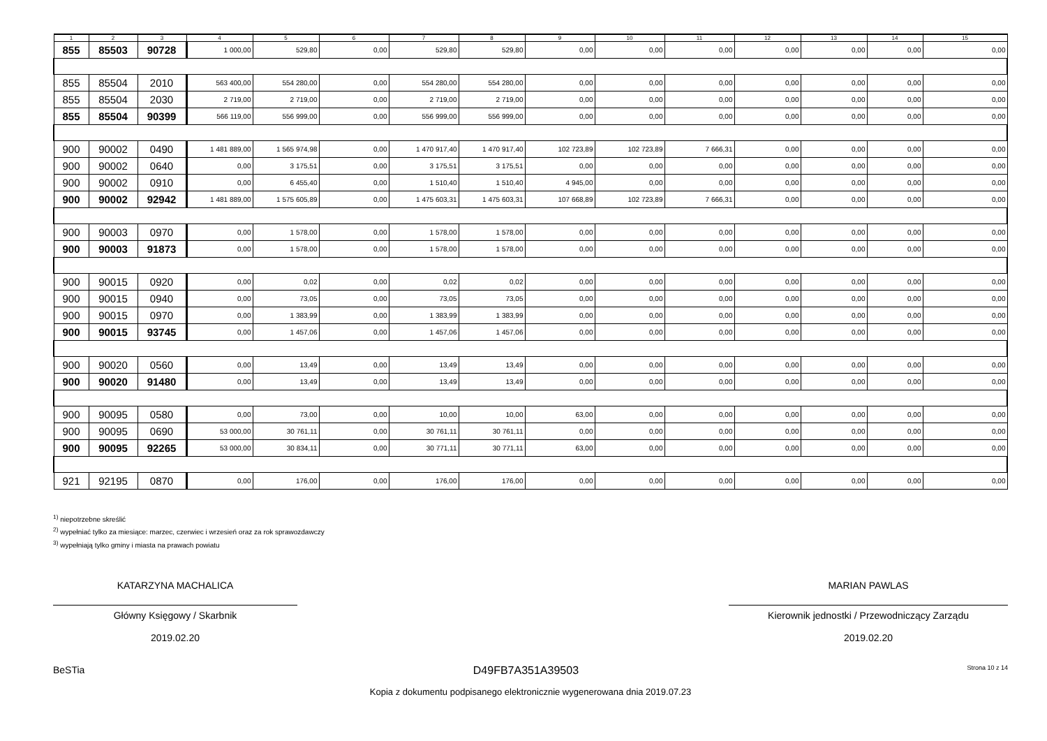| 1 | 2 | 3 | 4 | 5 | 6 | 7 | 8 | 9 | 10 | 11 | 12 | 13 | 14 | 15 |
| --- | --- | --- | --- | --- | --- | --- | --- | --- | --- | --- | --- | --- | --- | --- |
| 855 | 85503 | 90728 | 1 000,00 | 529,80 | 0,00 | 529,80 | 529,80 | 0,00 | 0,00 | 0,00 | 0,00 | 0,00 | 0,00 | 0,00 |
| 855 | 85504 | 2010 | 563 400,00 | 554 280,00 | 0,00 | 554 280,00 | 554 280,00 | 0,00 | 0,00 | 0,00 | 0,00 | 0,00 | 0,00 | 0,00 |
| 855 | 85504 | 2030 | 2 719,00 | 2 719,00 | 0,00 | 2 719,00 | 2 719,00 | 0,00 | 0,00 | 0,00 | 0,00 | 0,00 | 0,00 | 0,00 |
| 855 | 85504 | 90399 | 566 119,00 | 556 999,00 | 0,00 | 556 999,00 | 556 999,00 | 0,00 | 0,00 | 0,00 | 0,00 | 0,00 | 0,00 | 0,00 |
| 900 | 90002 | 0490 | 1 481 889,00 | 1 565 974,98 | 0,00 | 1 470 917,40 | 1 470 917,40 | 102 723,89 | 102 723,89 | 7 666,31 | 0,00 | 0,00 | 0,00 | 0,00 |
| 900 | 90002 | 0640 | 0,00 | 3 175,51 | 0,00 | 3 175,51 | 3 175,51 | 0,00 | 0,00 | 0,00 | 0,00 | 0,00 | 0,00 | 0,00 |
| 900 | 90002 | 0910 | 0,00 | 6 455,40 | 0,00 | 1 510,40 | 1 510,40 | 4 945,00 | 0,00 | 0,00 | 0,00 | 0,00 | 0,00 | 0,00 |
| 900 | 90002 | 92942 | 1 481 889,00 | 1 575 605,89 | 0,00 | 1 475 603,31 | 1 475 603,31 | 107 668,89 | 102 723,89 | 7 666,31 | 0,00 | 0,00 | 0,00 | 0,00 |
| 900 | 90003 | 0970 | 0,00 | 1 578,00 | 0,00 | 1 578,00 | 1 578,00 | 0,00 | 0,00 | 0,00 | 0,00 | 0,00 | 0,00 | 0,00 |
| 900 | 90003 | 91873 | 0,00 | 1 578,00 | 0,00 | 1 578,00 | 1 578,00 | 0,00 | 0,00 | 0,00 | 0,00 | 0,00 | 0,00 | 0,00 |
| 900 | 90015 | 0920 | 0,00 | 0,02 | 0,00 | 0,02 | 0,02 | 0,00 | 0,00 | 0,00 | 0,00 | 0,00 | 0,00 | 0,00 |
| 900 | 90015 | 0940 | 0,00 | 73,05 | 0,00 | 73,05 | 73,05 | 0,00 | 0,00 | 0,00 | 0,00 | 0,00 | 0,00 | 0,00 |
| 900 | 90015 | 0970 | 0,00 | 1 383,99 | 0,00 | 1 383,99 | 1 383,99 | 0,00 | 0,00 | 0,00 | 0,00 | 0,00 | 0,00 | 0,00 |
| 900 | 90015 | 93745 | 0,00 | 1 457,06 | 0,00 | 1 457,06 | 1 457,06 | 0,00 | 0,00 | 0,00 | 0,00 | 0,00 | 0,00 | 0,00 |
| 900 | 90020 | 0560 | 0,00 | 13,49 | 0,00 | 13,49 | 13,49 | 0,00 | 0,00 | 0,00 | 0,00 | 0,00 | 0,00 | 0,00 |
| 900 | 90020 | 91480 | 0,00 | 13,49 | 0,00 | 13,49 | 13,49 | 0,00 | 0,00 | 0,00 | 0,00 | 0,00 | 0,00 | 0,00 |
| 900 | 90095 | 0580 | 0,00 | 73,00 | 0,00 | 10,00 | 10,00 | 63,00 | 0,00 | 0,00 | 0,00 | 0,00 | 0,00 | 0,00 |
| 900 | 90095 | 0690 | 53 000,00 | 30 761,11 | 0,00 | 30 761,11 | 30 761,11 | 0,00 | 0,00 | 0,00 | 0,00 | 0,00 | 0,00 | 0,00 |
| 900 | 90095 | 92265 | 53 000,00 | 30 834,11 | 0,00 | 30 771,11 | 30 771,11 | 63,00 | 0,00 | 0,00 | 0,00 | 0,00 | 0,00 | 0,00 |
| 921 | 92195 | 0870 | 0,00 | 176,00 | 0,00 | 176,00 | 176,00 | 0,00 | 0,00 | 0,00 | 0,00 | 0,00 | 0,00 | 0,00 |
<sup>1)</sup> niepotrzebne skreślić
<sup>2)</sup> wypełniać tylko za miesiące: marzec, czerwiec i wrzesień oraz za rok sprawozdawczy
<sup>3)</sup> wypełniają tylko gminy i miasta na prawach powiatu
KATARZYNA MACHALICA
Główny Księgowy / Skarbnik
2019.02.20
MARIAN PAWLAS
Kierownik jednostki / Przewodniczący Zarządu
2019.02.20
BeSTia D49FB7A351A39503 Strona 10 z 14
Kopia z dokumentu podpisanego elektronicznie wygenerowana dnia 2019.07.23